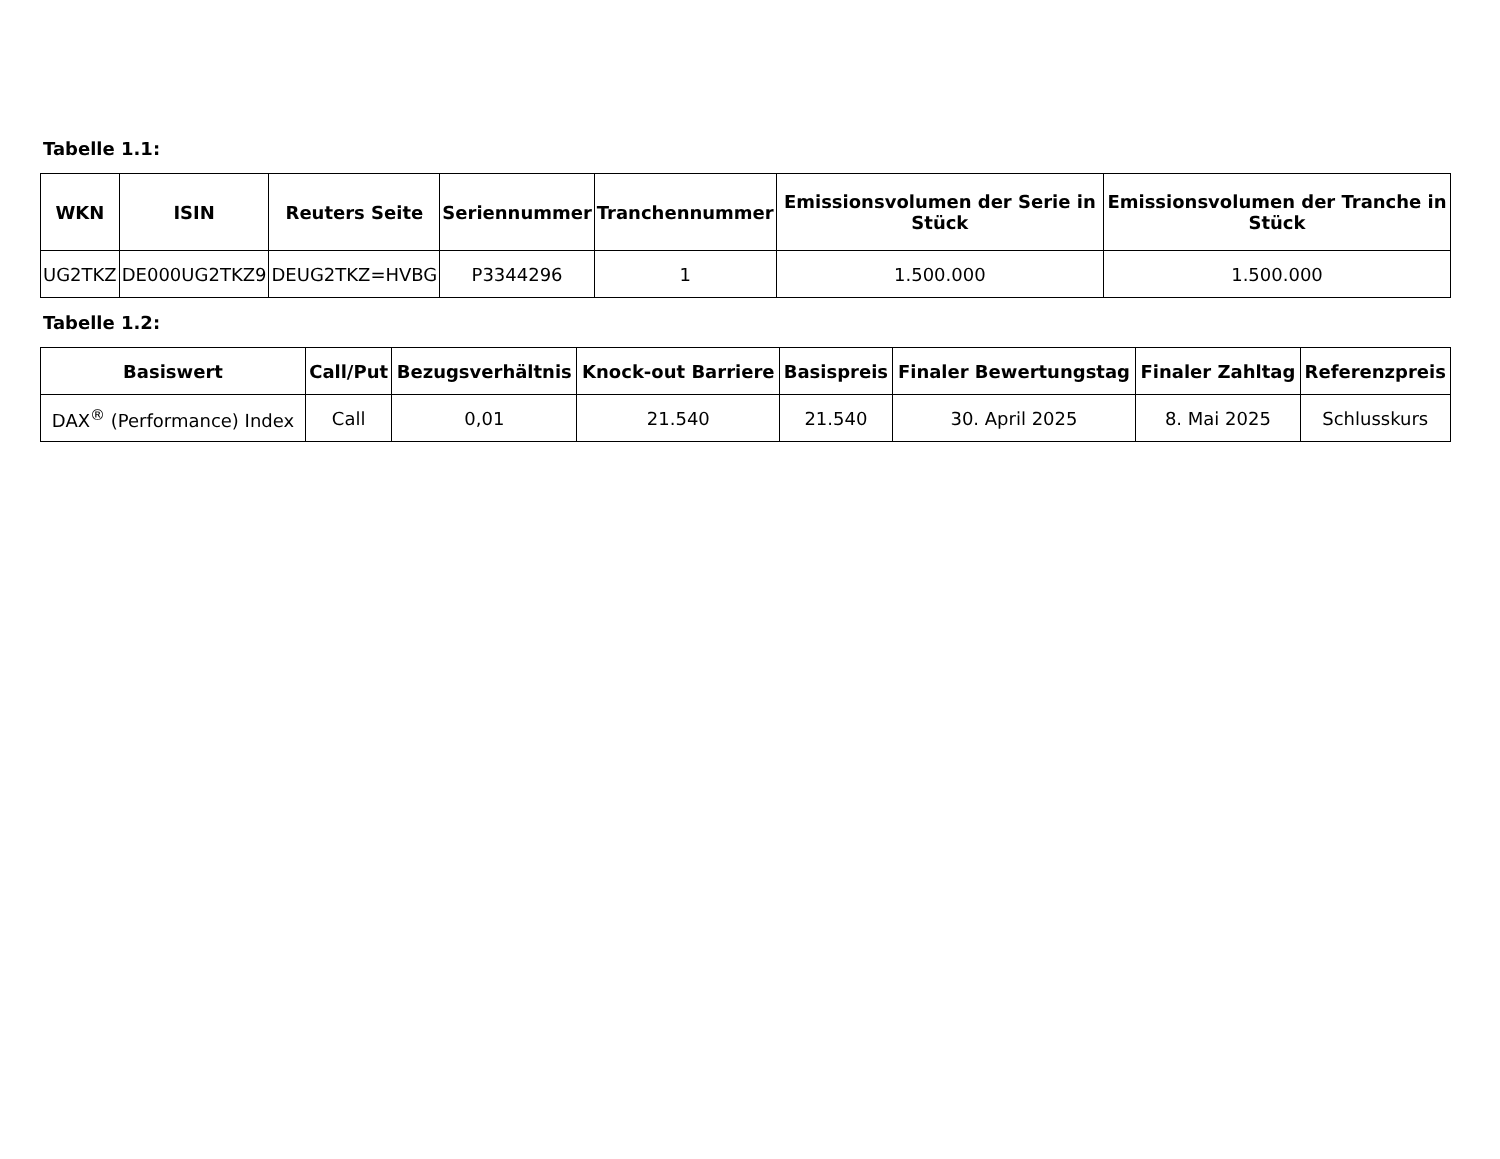Tabelle 1.1:
| WKN | ISIN | Reuters Seite | Seriennummer | Tranchennummer | Emissionsvolumen der Serie in Stück | Emissionsvolumen der Tranche in Stück |
| --- | --- | --- | --- | --- | --- | --- |
| UG2TKZ | DE000UG2TKZ9 | DEUG2TKZ=HVBG | P3344296 | 1 | 1.500.000 | 1.500.000 |
Tabelle 1.2:
| Basiswert | Call/Put | Bezugsverhältnis | Knock-out Barriere | Basispreis | Finaler Bewertungstag | Finaler Zahltag | Referenzpreis |
| --- | --- | --- | --- | --- | --- | --- | --- |
| DAX<sup>®</sup> (Performance) Index | Call | 0,01 | 21.540 | 21.540 | 30. April 2025 | 8. Mai 2025 | Schlusskurs |